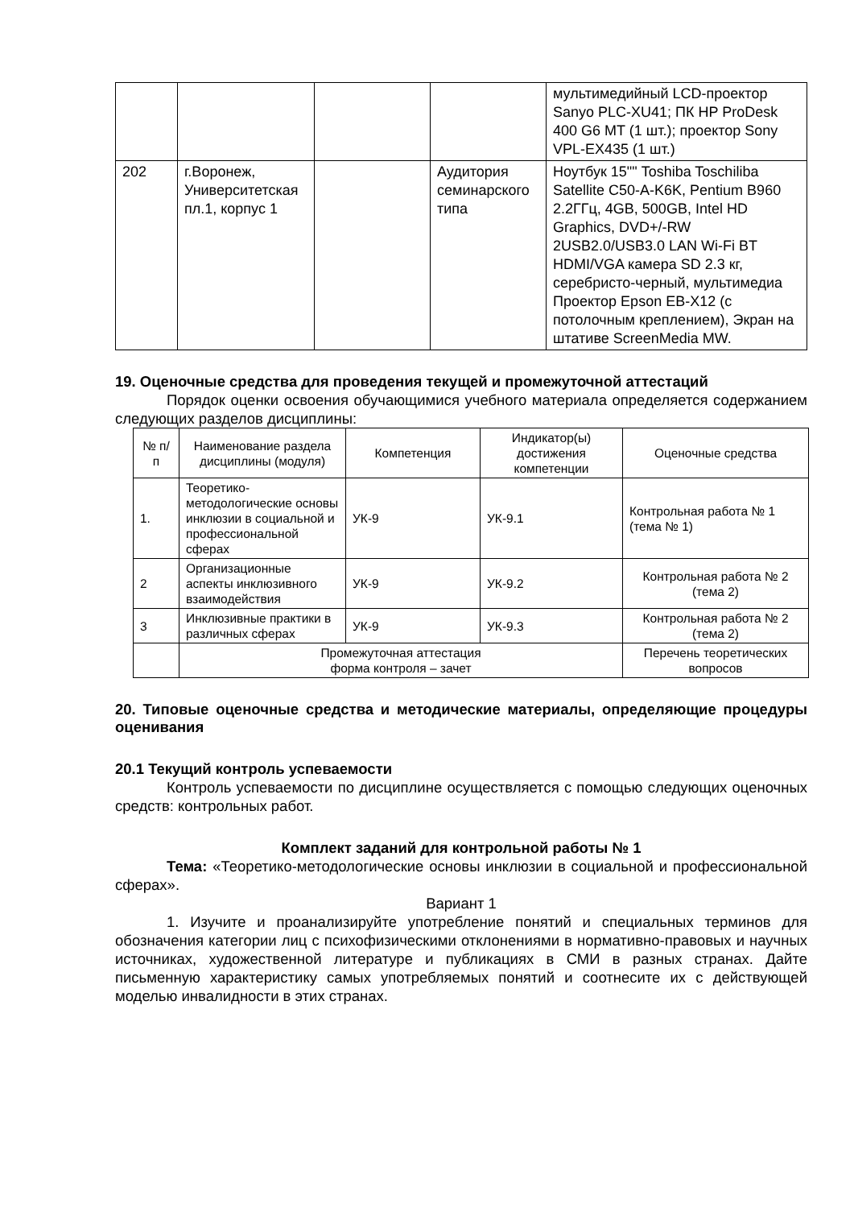| | | | | мультимедийный LCD-проектор Sanyo PLC-XU41; ПК HP ProDesk 400 G6 MT (1 шт.); проектор Sony VPL-EX435 (1 шт.) |
| 202 | г.Воронеж, Университетская пл.1, корпус 1 | | Аудитория семинарского типа | Ноутбук 15"" Toshiba Toschiliba Satellite C50-A-K6K, Pentium B960 2.2ГГц, 4GB, 500GB, Intel HD Graphics, DVD+/-RW 2USB2.0/USB3.0 LAN Wi-Fi BT HDMI/VGA камера SD 2.3 кг, серебристо-черный, мультимедиа Проектор Epson EB-X12 (с потолочным креплением), Экран на штативе ScreenMedia MW. |
19. Оценочные средства для проведения текущей и промежуточной аттестаций
Порядок оценки освоения обучающимися учебного материала определяется содержанием следующих разделов дисциплины:
| № п/п | Наименование раздела дисциплины (модуля) | Компетенция | Индикатор(ы) достижения компетенции | Оценочные средства |
| --- | --- | --- | --- | --- |
| 1. | Теоретико-методологические основы инклюзии в социальной и профессиональной сферах | УК-9 | УК-9.1 | Контрольная работа № 1 (тема № 1) |
| 2 | Организационные аспекты инклюзивного взаимодействия | УК-9 | УК-9.2 | Контрольная работа № 2 (тема 2) |
| 3 | Инклюзивные практики в различных сферах | УК-9 | УК-9.3 | Контрольная работа № 2 (тема 2) |
| | Промежуточная аттестация форма контроля – зачет | | | Перечень теоретических вопросов |
20. Типовые оценочные средства и методические материалы, определяющие процедуры оценивания
20.1 Текущий контроль успеваемости
Контроль успеваемости по дисциплине осуществляется с помощью следующих оценочных средств: контрольных работ.
Комплект заданий для контрольной работы № 1
Тема: «Теоретико-методологические основы инклюзии в социальной и профессиональной сферах».
Вариант 1
1. Изучите и проанализируйте употребление понятий и специальных терминов для обозначения категории лиц с психофизическими отклонениями в нормативно-правовых и научных источниках, художественной литературе и публикациях в СМИ в разных странах. Дайте письменную характеристику самых употребляемых понятий и соотнесите их с действующей моделью инвалидности в этих странах.